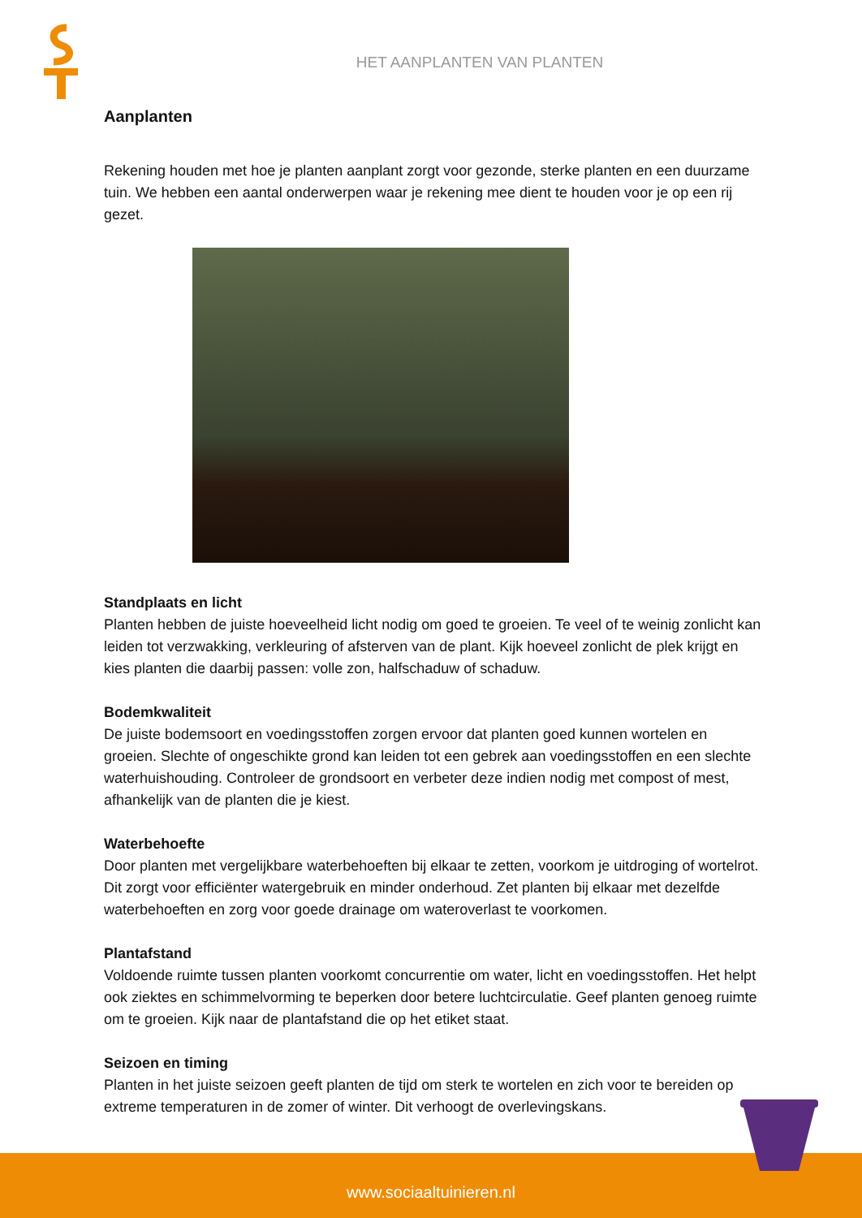HET AANPLANTEN VAN PLANTEN
Aanplanten
Rekening houden met hoe je planten aanplant zorgt voor gezonde, sterke planten en een duurzame tuin. We hebben een aantal onderwerpen waar je rekening mee dient te houden voor je op een rij gezet.
Standplaats en licht
Planten hebben de juiste hoeveelheid licht nodig om goed te groeien. Te veel of te weinig zonlicht kan leiden tot verzwakking, verkleuring of afsterven van de plant. Kijk hoeveel zonlicht de plek krijgt en kies planten die daarbij passen: volle zon, halfschaduw of schaduw.
Bodemkwaliteit
De juiste bodemsoort en voedingsstoffen zorgen ervoor dat planten goed kunnen wortelen en groeien. Slechte of ongeschikte grond kan leiden tot een gebrek aan voedingsstoffen en een slechte waterhuishouding. Controleer de grondsoort en verbeter deze indien nodig met compost of mest, afhankelijk van de planten die je kiest.
Waterbehoefte
Door planten met vergelijkbare waterbehoeften bij elkaar te zetten, voorkom je uitdroging of wortelrot. Dit zorgt voor efficiënter watergebruik en minder onderhoud. Zet planten bij elkaar met dezelfde waterbehoeften en zorg voor goede drainage om wateroverlast te voorkomen.
Plantafstand
Voldoende ruimte tussen planten voorkomt concurrentie om water, licht en voedingsstoffen. Het helpt ook ziektes en schimmelvorming te beperken door betere luchtcirculatie. Geef planten genoeg ruimte om te groeien. Kijk naar de plantafstand die op het etiket staat.
Seizoen en timing
Planten in het juiste seizoen geeft planten de tijd om sterk te wortelen en zich voor te bereiden op extreme temperaturen in de zomer of winter. Dit verhoogt de overlevingskans.
www.sociaaltuinieren.nl